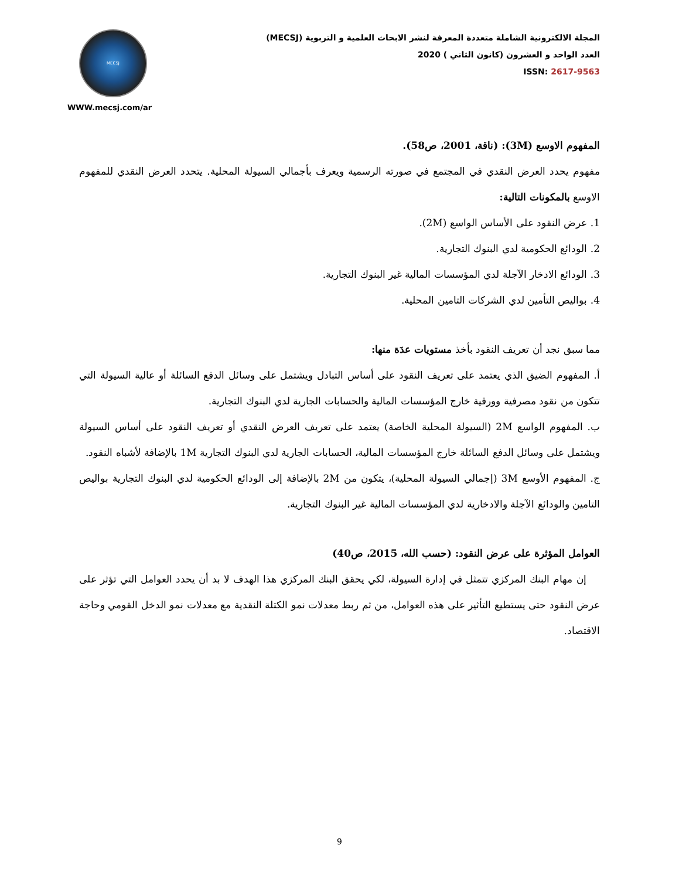MECSJ
WWW.mecsj.com/ar
المجلة الالكترونية الشاملة متعددة المعرفة لنشر الابحاث العلمية و التربوية (MECSJ)
العدد الواحد و العشرون (كانون الثاني ) 2020
ISSN: 2617-9563
المفهوم الاوسع (3M): (ناقة، 2001، ص58).
مفهوم يحدد العرض النقدي في المجتمع في صورته الرسمية ويعرف بأجمالي السيولة المحلية. يتحدد العرض النقدي للمفهوم الاوسع بالمكونات التالية:
1. عرض النقود على الأساس الواسع (2M).
2. الودائع الحكومية لدي البنوك التجارية.
3. الودائع الادخار الآجلة لدي المؤسسات المالية غير البنوك التجارية.
4. بواليص التأمين لدي الشركات التامين المحلية.
مما سبق نجد أن تعريف النقود بأخذ مستويات عدَة منها:
أ. المفهوم الضيق الذي يعتمد على تعريف النقود على أساس التبادل ويشتمل على وسائل الدفع السائلة أو عالية السيولة التي تتكون من نقود مصرفية وورقية خارج المؤسسات المالية والحسابات الجارية لدي البنوك التجارية.
ب. المفهوم الواسع 2M (السيولة المحلية الخاصة) يعتمد على تعريف العرض النقدي أو تعريف النقود على أساس السيولة ويشتمل على وسائل الدفع السائلة خارج المؤسسات المالية، الحسابات الجارية لدي البنوك التجارية 1M بالإضافة لأشباه النقود.
ج. المفهوم الأوسع 3M (إجمالي السيولة المحلية)، يتكون من 2M بالإضافة إلى الودائع الحكومية لدي البنوك التجارية بواليص التامين والودائع الآجلة والادخارية لدي المؤسسات المالية غير البنوك التجارية.
العوامل المؤثرة على عرض النقود: (حسب الله، 2015، ص40)
إن مهام البنك المركزي تتمثل في إدارة السيولة، لكي يحقق البنك المركزي هذا الهدف لا بد أن يحدد العوامل التي تؤثر على عرض النقود حتى يستطيع التأثير على هذه العوامل، من ثم ربط معدلات نمو الكتلة النقدية مع معدلات نمو الدخل القومي وحاجة الاقتصاد.
9